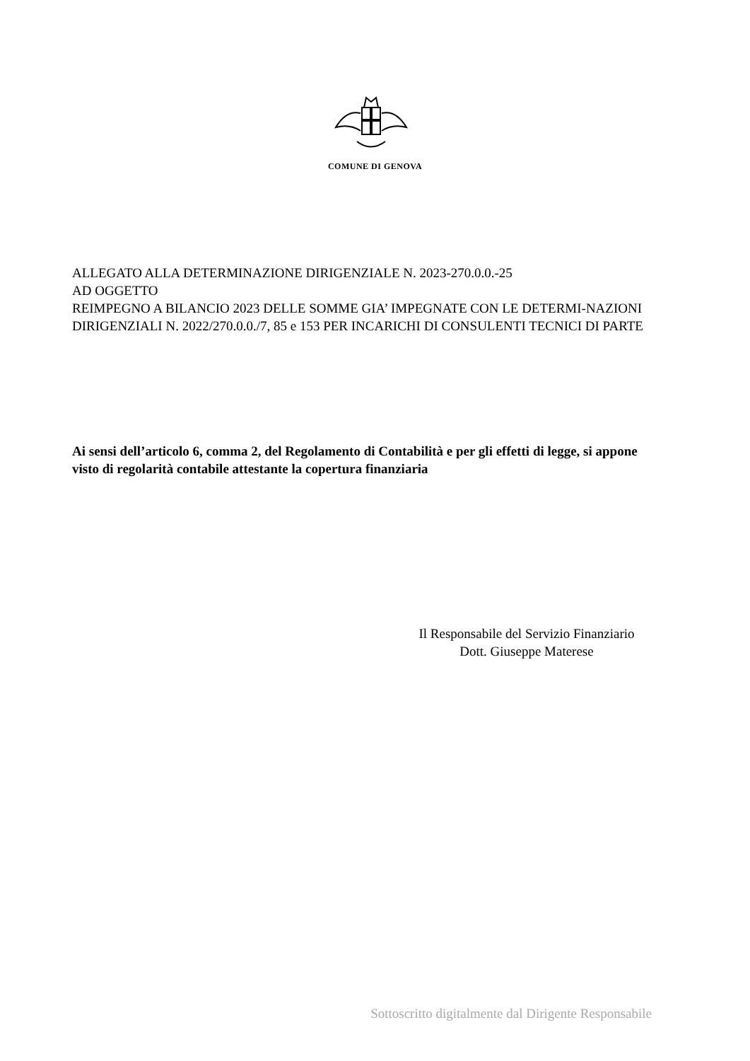COMUNE DI GENOVA
ALLEGATO ALLA DETERMINAZIONE DIRIGENZIALE N. 2023-270.0.0.-25
AD OGGETTO
REIMPEGNO A BILANCIO 2023 DELLE SOMME GIA’ IMPEGNATE CON LE DETERMI-NAZIONI DIRIGENZIALI N. 2022/270.0.0./7, 85 e 153 PER INCARICHI DI CONSULENTI TECNICI DI PARTE
Ai sensi dell’articolo 6, comma 2, del Regolamento di Contabilità e per gli effetti di legge, si appone visto di regolarità contabile attestante la copertura finanziaria
Il Responsabile del Servizio Finanziario
Dott. Giuseppe Materese
Sottoscritto digitalmente dal Dirigente Responsabile